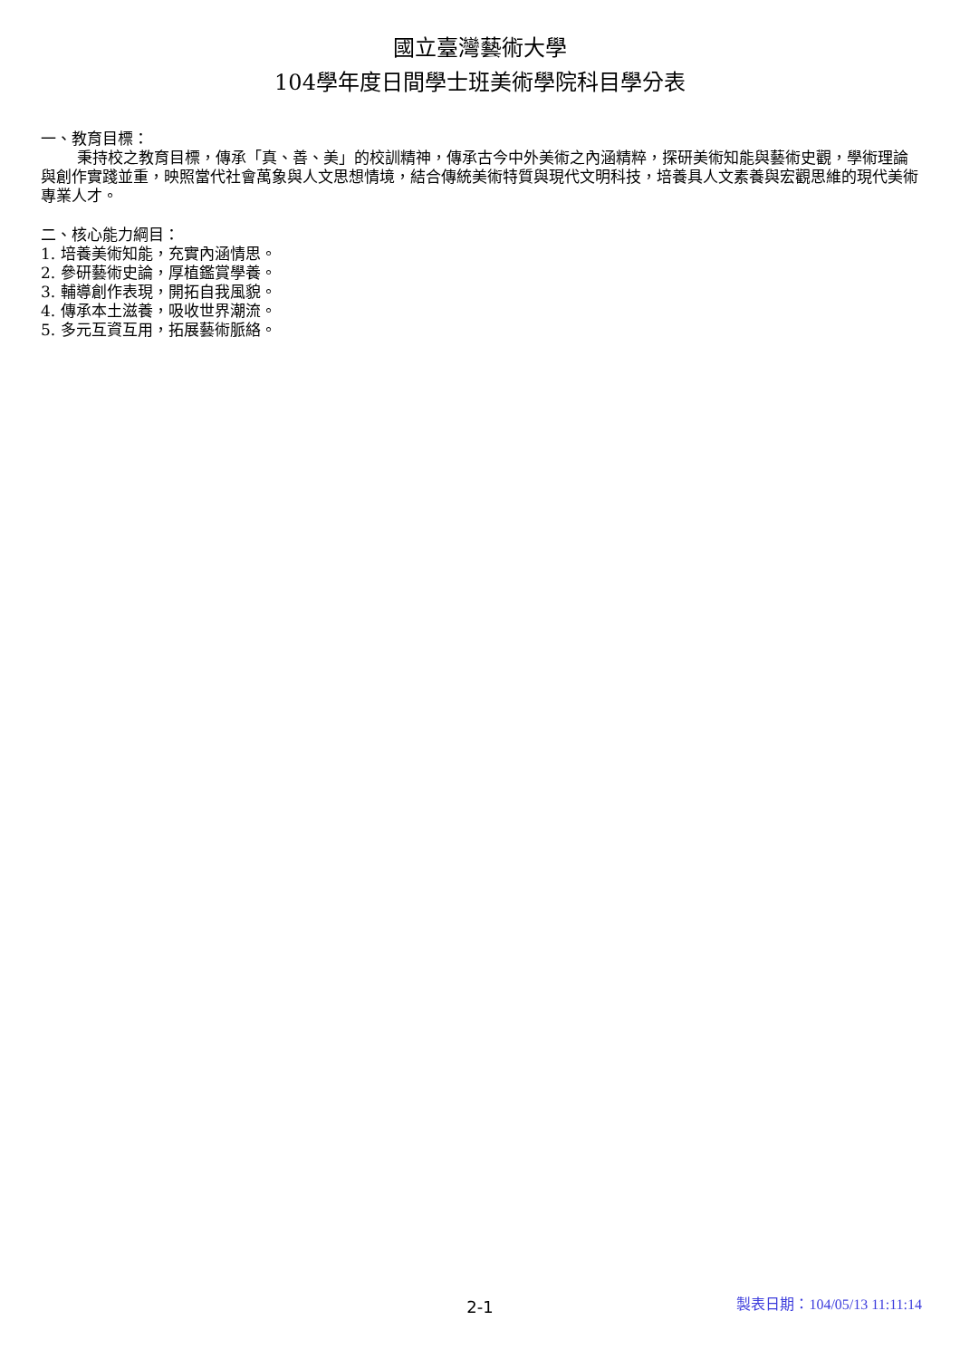國立臺灣藝術大學
104學年度日間學士班美術學院科目學分表
一、教育目標：
秉持校之教育目標，傳承「真、善、美」的校訓精神，傳承古今中外美術之內涵精粹，探研美術知能與藝術史觀，學術理論與創作實踐並重，映照當代社會萬象與人文思想情境，結合傳統美術特質與現代文明科技，培養具人文素養與宏觀思維的現代美術專業人才。
二、核心能力綱目：
1. 培養美術知能，充實內涵情思。
2. 參研藝術史論，厚植鑑賞學養。
3. 輔導創作表現，開拓自我風貌。
4. 傳承本土滋養，吸收世界潮流。
5. 多元互資互用，拓展藝術脈絡。
2-1
製表日期：104/05/13 11:11:14